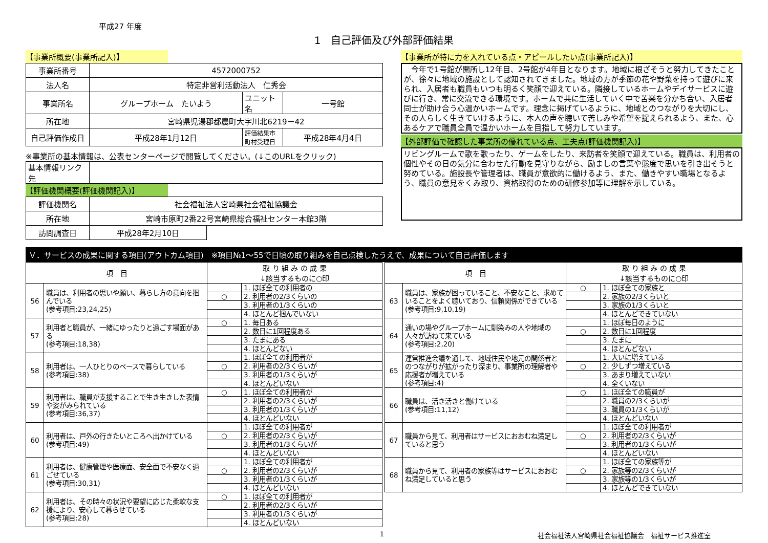平成27 年度
1　自己評価及び外部評価結果
【事業所概要(事業所記入)】
| 事業所番号 | 4572000752 | | |
| 法人名 | 特定非営利活動法人 仁秀会 | | |
| 事業所名 | グループホーム たいよう | ユニット名 | 一号館 |
| 所在地 | 宮崎県児湯郡都農町大字川北6219－42 | | |
| 自己評価作成日 | 平成28年1月12日 | 評価結果市町村受理日 | 平成28年4月4日 |
※事業所の基本情報は、公表センターページで閲覧してください。(↓このURLをクリック)
| 基本情報リンク先 | |
【評価機関概要(評価機関記入)】
| 評価機関名 | 社会福祉法人宮崎県社会福祉協議会 | |
| 所在地 | 宮崎市原町2番22号宮崎県総合福祉センター本館3階 | |
| 訪問調査日 | 平成28年2月10日 | |
【事業所が特に力を入れている点・アピールしたい点(事業所記入)】
　今年で1号館が開所し12年目、2号館が4年目となります。地域に根ざそうと努力してきたことが、徐々に地域の施設として認知されてきました。地域の方が季節の花や野菜を持って遊びに来られ、入居者も職員もいつも明るく笑顔で迎えている。隣接しているホームやデイサービスに遊びに行き、常に交流できる環境です。ホームで共に生活していく中で苦楽を分かち合い、入居者同士が助け合う心温かいホームです。理念に掲げているように、地域とのつながりを大切にし、その人らしく生きていけるように、本人の声を聴いて苦しみや希望を捉えられるよう、また、心あるケアで職員全員で温かいホームを目指して努力しています。
【外部評価で確認した事業所の優れている点、工夫点(評価機関記入)】
リビングルームで歌を歌ったり、ゲームをしたり、来訪者を笑顔で迎えている。職員は、利用者の個性やその日の気分に合わせた行動を見守りながら、励ましの言葉や態度で思いを引き出そうと努めている。施設長や管理者は、職員が意欲的に働けるよう、また、働きやすい職場となるよう、職員の意見をくみ取り、資格取得のための研修参加等に理解を示している。
Ｖ．サービスの成果に関する項目(アウトカム項目)　※項目№1～55で日頃の取り組みを自己点検したうえで、成果について自己評価します
| 項 目 | | 取 り 組 み の 成 果 ↓該当するものに○印 | |
| --- | --- | --- | --- |
| 56 | 職員は、利用者の思いや願い、暮らし方の意向を掴んでいる (参考項目:23,24,25) | | 1. ほぼ全ての利用者の |
| | | ○ | 2. 利用者の2/3くらいの |
| | | | 3. 利用者の1/3くらいの |
| | | | 4. ほとんど掴んでいない |
| 57 | 利用者と職員が、一緒にゆったりと過ごす場面がある (参考項目:18,38) | ○ | 1. 毎日ある |
| | | | 2. 数日に1回程度ある |
| | | | 3. たまにある |
| | | | 4. ほとんどない |
| 58 | 利用者は、一人ひとりのペースで暮らしている (参考項目:38) | | 1. ほぼ全ての利用者が |
| | | ○ | 2. 利用者の2/3くらいが |
| | | | 3. 利用者の1/3くらいが |
| | | | 4. ほとんどいない |
| 59 | 利用者は、職員が支援することで生き生きした表情や姿がみられている (参考項目:36,37) | ○ | 1. ほぼ全ての利用者が |
| | | | 2. 利用者の2/3くらいが |
| | | | 3. 利用者の1/3くらいが |
| | | | 4. ほとんどいない |
| 60 | 利用者は、戸外の行きたいところへ出かけている (参考項目:49) | | 1. ほぼ全ての利用者が |
| | | ○ | 2. 利用者の2/3くらいが |
| | | | 3. 利用者の1/3くらいが |
| | | | 4. ほとんどいない |
| 61 | 利用者は、健康管理や医療面、安全面で不安なく過ごせている (参考項目:30,31) | | 1. ほぼ全ての利用者が |
| | | ○ | 2. 利用者の2/3くらいが |
| | | | 3. 利用者の1/3くらいが |
| | | | 4. ほとんどいない |
| 62 | 利用者は、その時々の状況や要望に応じた柔軟な支援により、安心して暮らせている (参考項目:28) | ○ | 1. ほぼ全ての利用者が |
| | | | 2. 利用者の2/3くらいが |
| | | | 3. 利用者の1/3くらいが |
| | | | 4. ほとんどいない |
| 項 目 | | 取 り 組 み の 成 果 ↓該当するものに○印 | |
| --- | --- | --- | --- |
| 63 | 職員は、家族が困っていること、不安なこと、求めていることをよく聴いており、信頼関係ができている (参考項目:9,10,19) | ○ | 1. ほぼ全ての家族と |
| | | | 2. 家族の2/3くらいと |
| | | | 3. 家族の1/3くらいと |
| | | | 4. ほとんどできていない |
| 64 | 通いの場やグループホームに馴染みの人や地域の人々が訪ねて来ている (参考項目:2,20) | | 1. ほぼ毎日のように |
| | | ○ | 2. 数日に1回程度 |
| | | | 3. たまに |
| | | | 4. ほとんどない |
| 65 | 運営推進会議を通して、地域住民や地元の関係者とのつながりが拡がったり深まり、事業所の理解者や応援者が増えている (参考項目:4) | | 1. 大いに増えている |
| | | ○ | 2. 少しずつ増えている |
| | | | 3. あまり増えていない |
| | | | 4. 全くいない |
| 66 | 職員は、活き活きと働けている (参考項目:11,12) | ○ | 1. ほぼ全ての職員が |
| | | | 2. 職員の2/3くらいが |
| | | | 3. 職員の1/3くらいが |
| | | | 4. ほとんどいない |
| 67 | 職員から見て、利用者はサービスにおおむね満足していると思う | | 1. ほぼ全ての利用者が |
| | | ○ | 2. 利用者の2/3くらいが |
| | | | 3. 利用者の1/3くらいが |
| | | | 4. ほとんどいない |
| 68 | 職員から見て、利用者の家族等はサービスにおおむね満足していると思う | | 1. ほぼ全ての家族等が |
| | | ○ | 2. 家族等の2/3くらいが |
| | | | 3. 家族等の1/3くらいが |
| | | | 4. ほとんどできていない |
1 社会福祉法人宮崎県社会福祉協議会　福祉サービス推進室